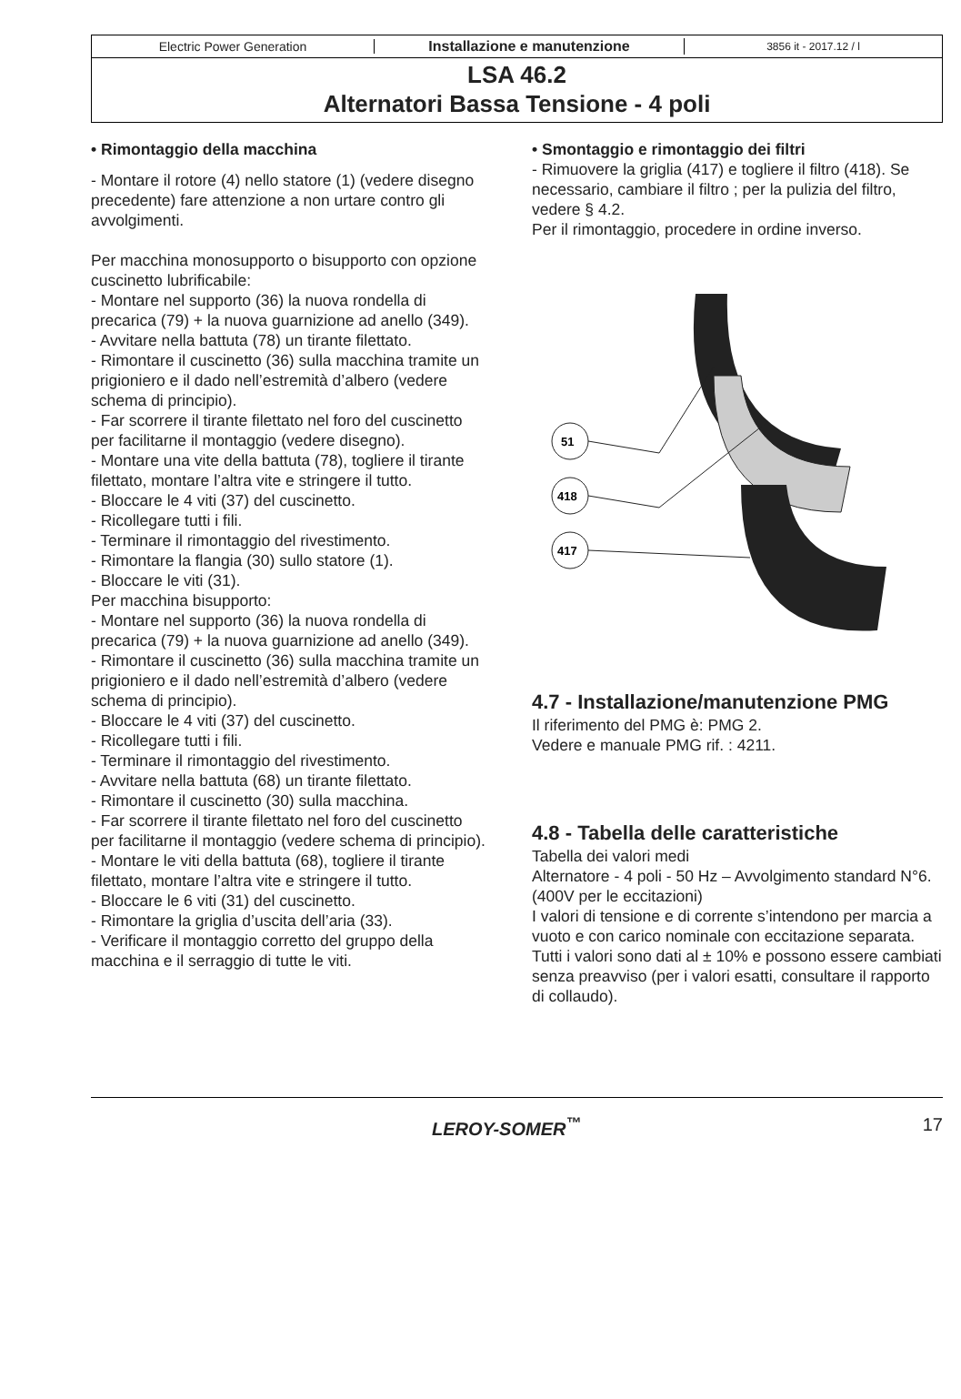Electric Power Generation Installazione e manutenzione
3856 it - 2017.12 / l
LSA 46.2
Alternatori Bassa Tensione - 4 poli
• Rimontaggio della macchina
- Montare il rotore (4) nello statore (1) (vedere disegno precedente) fare attenzione a non urtare contro gli avvolgimenti.
Per macchina monosupporto o bisupporto con opzione cuscinetto lubrificabile:
- Montare nel supporto (36) la nuova rondella di precarica (79) + la nuova guarnizione ad anello (349).
- Avvitare nella battuta (78) un tirante filettato.
- Rimontare il cuscinetto (36) sulla macchina tramite un prigioniero e il dado nell’estremità d’albero (vedere schema di principio).
- Far scorrere il tirante filettato nel foro del cuscinetto per facilitarne il montaggio (vedere disegno).
- Montare una vite della battuta (78), togliere il tirante filettato, montare l’altra vite e stringere il tutto.
- Bloccare le 4 viti (37) del cuscinetto.
- Ricollegare tutti i fili.
- Terminare il rimontaggio del rivestimento.
- Rimontare la flangia (30) sullo statore (1).
- Bloccare le viti (31).
Per macchina bisupporto:
- Montare nel supporto (36) la nuova rondella di precarica (79) + la nuova guarnizione ad anello (349).
- Rimontare il cuscinetto (36) sulla macchina tramite un prigioniero e il dado nell’estremità d’albero (vedere schema di principio).
- Bloccare le 4 viti (37) del cuscinetto.
- Ricollegare tutti i fili.
- Terminare il rimontaggio del rivestimento.
- Avvitare nella battuta (68) un tirante filettato.
- Rimontare il cuscinetto (30) sulla macchina.
- Far scorrere il tirante filettato nel foro del cuscinetto per facilitarne il montaggio (vedere schema di principio).
- Montare le viti della battuta (68), togliere il tirante filettato, montare l’altra vite e stringere il tutto.
- Bloccare le 6 viti (31) del cuscinetto.
- Rimontare la griglia d’uscita dell’aria (33).
- Verificare il montaggio corretto del gruppo della macchina e il serraggio di tutte le viti.
• Smontaggio e rimontaggio dei filtri
- Rimuovere la griglia (417) e togliere il filtro (418). Se necessario, cambiare il filtro ; per la pulizia del filtro, vedere § 4.2.
Per il rimontaggio, procedere in ordine inverso.
51
418
417
4.7 - Installazione/manutenzione PMG
Il riferimento del PMG è: PMG 2.
Vedere e manuale PMG rif. : 4211.
4.8 - Tabella delle caratteristiche
Tabella dei valori medi
Alternatore - 4 poli - 50 Hz – Avvolgimento standard N°6.
(400V per le eccitazioni)
I valori di tensione e di corrente s’intendono per marcia a vuoto e con carico nominale con eccitazione separata.
Tutti i valori sono dati al ± 10% e possono essere cambiati senza preavviso (per i valori esatti, consultare il rapporto di collaudo).
LEROY-SOMER<sup>™</sup> 17